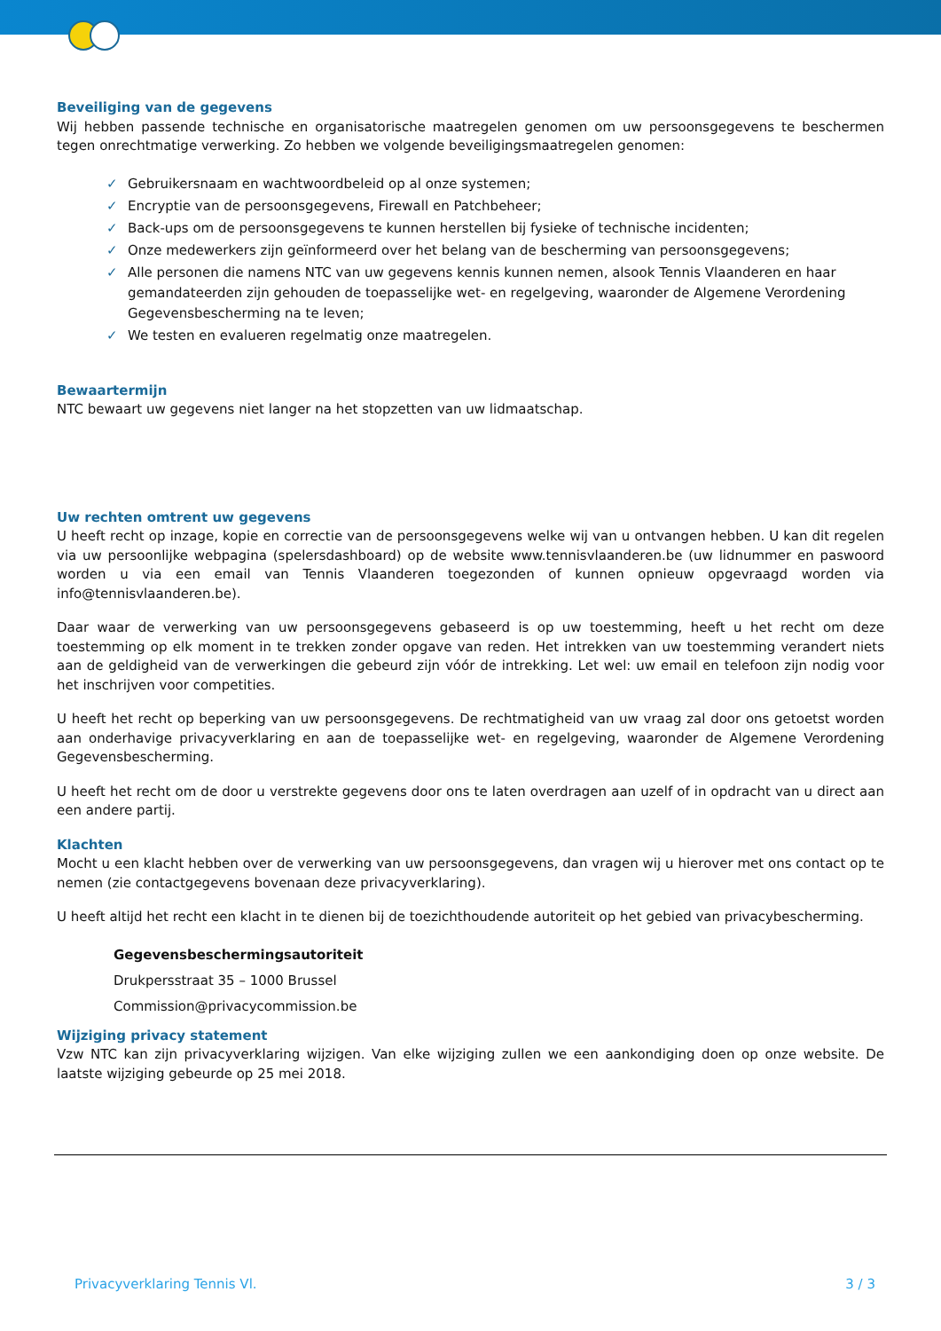Beveiliging van de gegevens
Wij hebben passende technische en organisatorische maatregelen genomen om uw persoonsgegevens te beschermen tegen onrechtmatige verwerking. Zo hebben we volgende beveiligingsmaatregelen genomen:
✓ Gebruikersnaam en wachtwoordbeleid op al onze systemen;
✓ Encryptie van de persoonsgegevens, Firewall en Patchbeheer;
✓ Back-ups om de persoonsgegevens te kunnen herstellen bij fysieke of technische incidenten;
✓ Onze medewerkers zijn geïnformeerd over het belang van de bescherming van persoonsgegevens;
✓ Alle personen die namens NTC van uw gegevens kennis kunnen nemen, alsook Tennis Vlaanderen en haar gemandateerden zijn gehouden de toepasselijke wet- en regelgeving, waaronder de Algemene Verordening Gegevensbescherming na te leven;
✓ We testen en evalueren regelmatig onze maatregelen.
Bewaartermijn
NTC bewaart uw gegevens niet langer na het stopzetten van uw lidmaatschap.
Uw rechten omtrent uw gegevens
U heeft recht op inzage, kopie en correctie van de persoonsgegevens welke wij van u ontvangen hebben. U kan dit regelen via uw persoonlijke webpagina (spelersdashboard) op de website www.tennisvlaanderen.be (uw lidnummer en paswoord worden u via een email van Tennis Vlaanderen toegezonden of kunnen opnieuw opgevraagd worden via info@tennisvlaanderen.be).
Daar waar de verwerking van uw persoonsgegevens gebaseerd is op uw toestemming, heeft u het recht om deze toestemming op elk moment in te trekken zonder opgave van reden. Het intrekken van uw toestemming verandert niets aan de geldigheid van de verwerkingen die gebeurd zijn vóór de intrekking. Let wel: uw email en telefoon zijn nodig voor het inschrijven voor competities.
U heeft het recht op beperking van uw persoonsgegevens. De rechtmatigheid van uw vraag zal door ons getoetst worden aan onderhavige privacyverklaring en aan de toepasselijke wet- en regelgeving, waaronder de Algemene Verordening Gegevensbescherming.
U heeft het recht om de door u verstrekte gegevens door ons te laten overdragen aan uzelf of in opdracht van u direct aan een andere partij.
Klachten
Mocht u een klacht hebben over de verwerking van uw persoonsgegevens, dan vragen wij u hierover met ons contact op te nemen (zie contactgegevens bovenaan deze privacyverklaring).
U heeft altijd het recht een klacht in te dienen bij de toezichthoudende autoriteit op het gebied van privacybescherming.
Gegevensbeschermingsautoriteit
Drukpersstraat 35 – 1000 Brussel
Commission@privacycommission.be
Wijziging privacy statement
Vzw NTC kan zijn privacyverklaring wijzigen. Van elke wijziging zullen we een aankondiging doen op onze website. De laatste wijziging gebeurde op 25 mei 2018.
Privacyverklaring Tennis Vl. 3 / 3